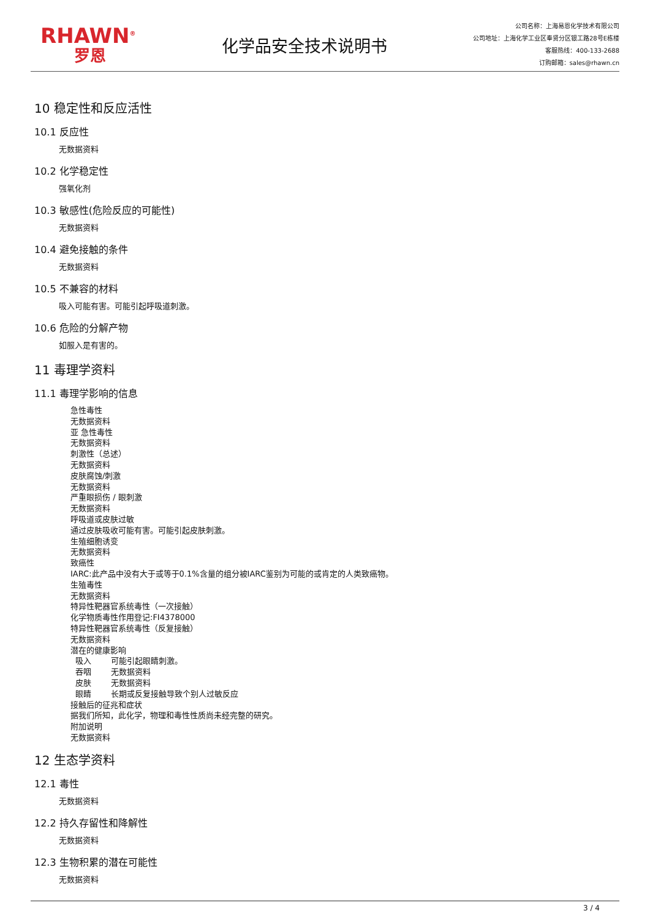RHAWN<sup>®</sup>
罗恩
化学品安全技术说明书
公司名称：上海易恩化学技术有限公司
公司地址：上海化学工业区奉贤分区银工路28号E栋楼
客服热线：400-133-2688
订购邮箱：sales@rhawn.cn
10 稳定性和反应活性
10.1 反应性
无数据资料
10.2 化学稳定性
强氧化剂
10.3 敏感性(危险反应的可能性)
无数据资料
10.4 避免接触的条件
无数据资料
10.5 不兼容的材料
吸入可能有害。可能引起呼吸道刺激。
10.6 危险的分解产物
如服入是有害的。
11 毒理学资料
11.1 毒理学影响的信息
急性毒性
无数据资料
亚 急性毒性
无数据资料
刺激性（总述）
无数据资料
皮肤腐蚀/刺激
无数据资料
严重眼损伤 / 眼刺激
无数据资料
呼吸道或皮肤过敏
通过皮肤吸收可能有害。可能引起皮肤刺激。
生殖细胞诱变
无数据资料
致癌性
IARC:此产品中没有大于或等于0.1%含量的组分被IARC鉴别为可能的或肯定的人类致癌物。
生殖毒性
无数据资料
特异性靶器官系统毒性（一次接触）
化学物质毒性作用登记:FI4378000
特异性靶器官系统毒性（反复接触）
无数据资料
潜在的健康影响
吸入 可能引起眼睛刺激。
吞咽 无数据资料
皮肤 无数据资料
眼睛 长期或反复接触导致个别人过敏反应
接触后的征兆和症状
据我们所知，此化学，物理和毒性性质尚未经完整的研究。
附加说明
无数据资料
12 生态学资料
12.1 毒性
无数据资料
12.2 持久存留性和降解性
无数据资料
12.3 生物积累的潜在可能性
无数据资料
3 / 4